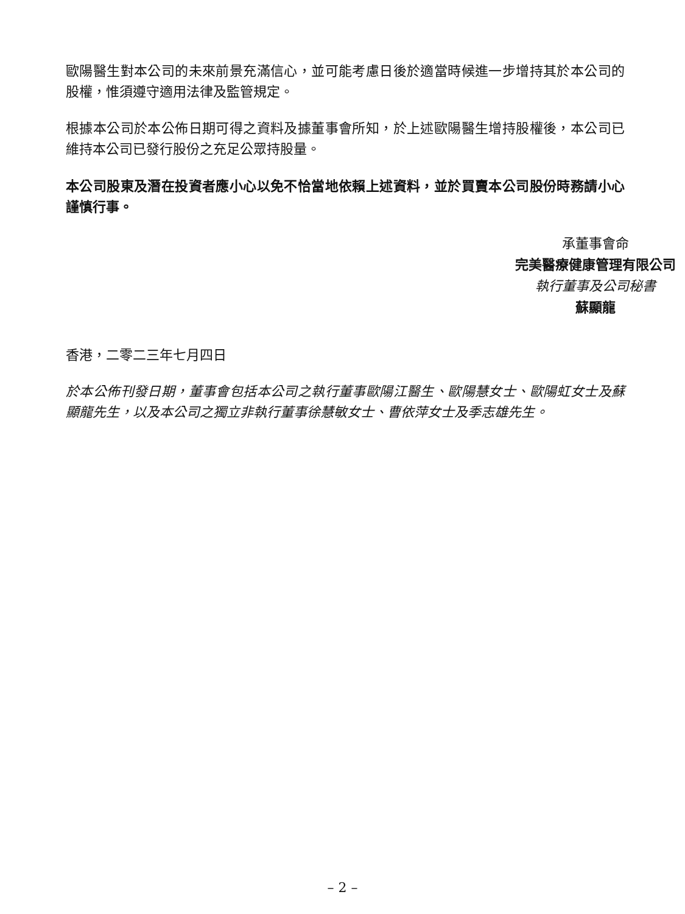歐陽醫生對本公司的未來前景充滿信心，並可能考慮日後於適當時候進一步增持其於本公司的股權，惟須遵守適用法律及監管規定。
根據本公司於本公佈日期可得之資料及據董事會所知，於上述歐陽醫生增持股權後，本公司已維持本公司已發行股份之充足公眾持股量。
本公司股東及潛在投資者應小心以免不恰當地依賴上述資料，並於買賣本公司股份時務請小心謹慎行事。
承董事會命
完美醫療健康管理有限公司
執行董事及公司秘書
蘇顯龍
香港，二零二三年七月四日
於本公佈刊發日期，董事會包括本公司之執行董事歐陽江醫生、歐陽慧女士、歐陽虹女士及蘇顯龍先生，以及本公司之獨立非執行董事徐慧敏女士、曹依萍女士及季志雄先生。
– 2 –